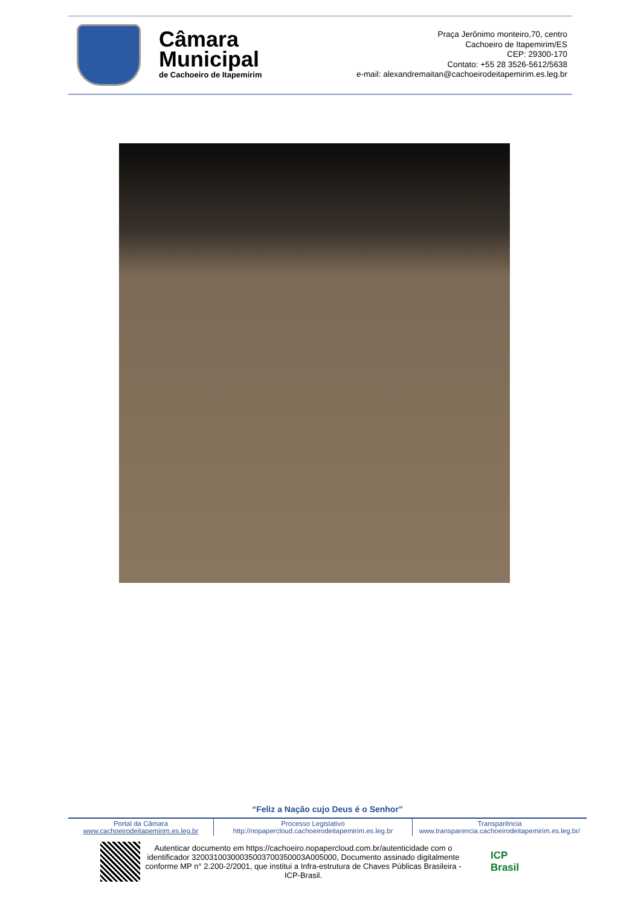Câmara
Municipal
de Cachoeiro de Itapemirim
Praça Jerônimo monteiro,70, centro
Cachoeiro de Itapemirim/ES
CEP: 29300-170
Contato: +55 28 3526-5612/5638
e-mail: alexandremaitan@cachoeirodeitapemirim.es.leg.br
“Feliz a Nação cujo Deus é o Senhor”
Portal da Câmara
www.cachoeirodeitapemirim.es.leg.br
Processo Legislativo
http://nopapercloud.cachoeirodeitapemirim.es.leg.br
Transparência
www.transparencia.cachoeirodeitapemirim.es.leg.br/
Autenticar documento em https://cachoeiro.nopapercloud.com.br/autenticidade com o identificador 32003100300035003700350003A005000, Documento assinado digitalmente conforme MP n° 2.200-2/2001, que institui a Infra-estrutura de Chaves Públicas Brasileira - ICP-Brasil.
ICP
Brasil